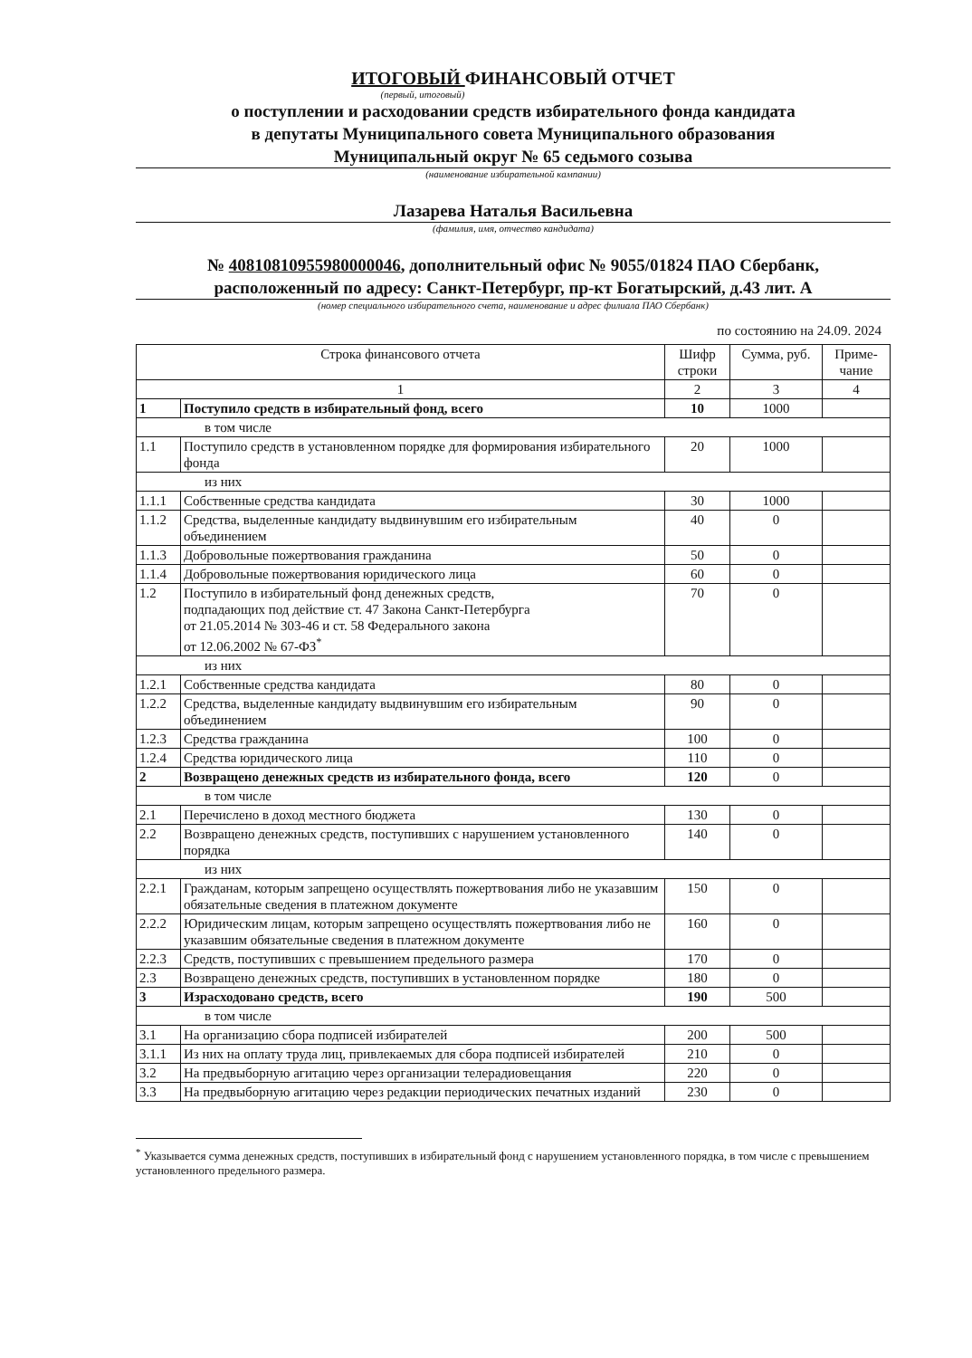ИТОГОВЫЙ ФИНАНСОВЫЙ ОТЧЕТ
(первый, итоговый)
о поступлении и расходовании средств избирательного фонда кандидата
в депутаты Муниципального совета Муниципального образования
Муниципальный округ № 65 седьмого созыва
(наименование избирательной кампании)
Лазарева Наталья Васильевна
(фамилия, имя, отчество кандидата)
№ 40810810955980000046, дополнительный офис № 9055/01824 ПАО Сбербанк,
расположенный по адресу: Санкт-Петербург, пр-кт Богатырский, д.43 лит. А
(номер специального избирательного счета, наименование и адрес филиала ПАО Сбербанк)
по состоянию на 24.09. 2024
| Строка финансового отчета | | Шифр строки | Сумма, руб. | Приме-чание |
| 1 | | 2 | 3 | 4 |
| 1 | Поступило средств в избирательный фонд, всего | 10 | 1000 | |
| в том числе | | | | |
| 1.1 | Поступило средств в установленном порядке для формирования избирательного фонда | 20 | 1000 | |
| из них | | | | |
| 1.1.1 | Собственные средства кандидата | 30 | 1000 | |
| 1.1.2 | Средства, выделенные кандидату выдвинувшим его избирательным объединением | 40 | 0 | |
| 1.1.3 | Добровольные пожертвования гражданина | 50 | 0 | |
| 1.1.4 | Добровольные пожертвования юридического лица | 60 | 0 | |
| 1.2 | Поступило в избирательный фонд денежных средств, подпадающих под действие ст. 47 Закона Санкт-Петербурга от 21.05.2014 № 303-46 и ст. 58 Федерального закона от 12.06.2002 № 67-ФЗ<sup>*</sup> | 70 | 0 | |
| из них | | | | |
| 1.2.1 | Собственные средства кандидата | 80 | 0 | |
| 1.2.2 | Средства, выделенные кандидату выдвинувшим его избирательным объединением | 90 | 0 | |
| 1.2.3 | Средства гражданина | 100 | 0 | |
| 1.2.4 | Средства юридического лица | 110 | 0 | |
| 2 | Возвращено денежных средств из избирательного фонда, всего | 120 | 0 | |
| в том числе | | | | |
| 2.1 | Перечислено в доход местного бюджета | 130 | 0 | |
| 2.2 | Возвращено денежных средств, поступивших с нарушением установленного порядка | 140 | 0 | |
| из них | | | | |
| 2.2.1 | Гражданам, которым запрещено осуществлять пожертвования либо не указавшим обязательные сведения в платежном документе | 150 | 0 | |
| 2.2.2 | Юридическим лицам, которым запрещено осуществлять пожертвования либо не указавшим обязательные сведения в платежном документе | 160 | 0 | |
| 2.2.3 | Средств, поступивших с превышением предельного размера | 170 | 0 | |
| 2.3 | Возвращено денежных средств, поступивших в установленном порядке | 180 | 0 | |
| 3 | Израсходовано средств, всего | 190 | 500 | |
| в том числе | | | | |
| 3.1 | На организацию сбора подписей избирателей | 200 | 500 | |
| 3.1.1 | Из них на оплату труда лиц, привлекаемых для сбора подписей избирателей | 210 | 0 | |
| 3.2 | На предвыборную агитацию через организации телерадиовещания | 220 | 0 | |
| 3.3 | На предвыборную агитацию через редакции периодических печатных изданий | 230 | 0 | |
<sup>*</sup> Указывается сумма денежных средств, поступивших в избирательный фонд с нарушением установленного порядка, в том числе с превышением установленного предельного размера.